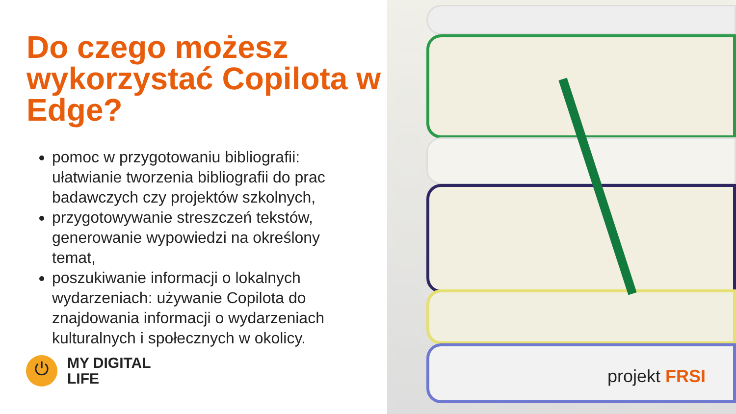Do czego możesz wykorzystać Copilota w Edge?
pomoc w przygotowaniu bibliografii: ułatwianie tworzenia bibliografii do prac badawczych czy projektów szkolnych,
przygotowywanie streszczeń tekstów, generowanie wypowiedzi na określony temat,
poszukiwanie informacji o lokalnych wydarzeniach: używanie Copilota do znajdowania informacji o wydarzeniach kulturalnych i społecznych w okolicy.
⏻
MY DIGITAL
LIFE
projekt FRSI